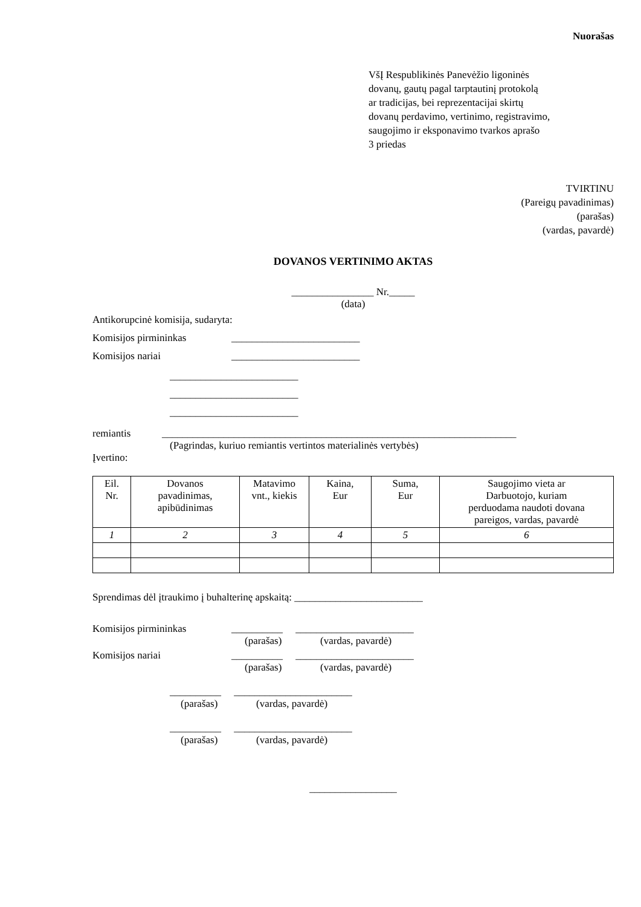Nuorašas
VšĮ Respublikinės Panevėžio ligoninės
dovanų, gautų pagal tarptautinį protokolą
ar tradicijas, bei reprezentacijai skirtų
dovanų perdavimo, vertinimo, registravimo,
saugojimo ir eksponavimo tvarkos aprašo
3 priedas
TVIRTINU
(Pareigų pavadinimas)
(parašas)
(vardas, pavardė)
DOVANOS VERTINIMO AKTAS
________________ Nr._____
(data)
Antikorupcinė komisija, sudaryta:
Komisijos pirmininkas _________________________
Komisijos nariai _________________________
_________________________
_________________________
_________________________
remiantis _____________________________________________________________________
(Pagrindas, kuriuo remiantis vertintos materialinės vertybės)
Įvertino:
| Eil. Nr. | Dovanos pavadinimas, apibūdinimas | Matavimo vnt., kiekis | Kaina, Eur | Suma, Eur | Saugojimo vieta ar Darbuotojo, kuriam perduodama naudoti dovana pareigos, vardas, pavardė |
| --- | --- | --- | --- | --- | --- |
| 1 | 2 | 3 | 4 | 5 | 6 |
Sprendimas dėl įtraukimo į buhalterinę apskaitą: _________________________
Komisijos pirmininkas __________ _______________________
(parašas) (vardas, pavardė)
Komisijos nariai __________ _______________________
(parašas) (vardas, pavardė)
__________ _______________________
(parašas) (vardas, pavardė)
__________ _______________________
(parašas) (vardas, pavardė)
_________________